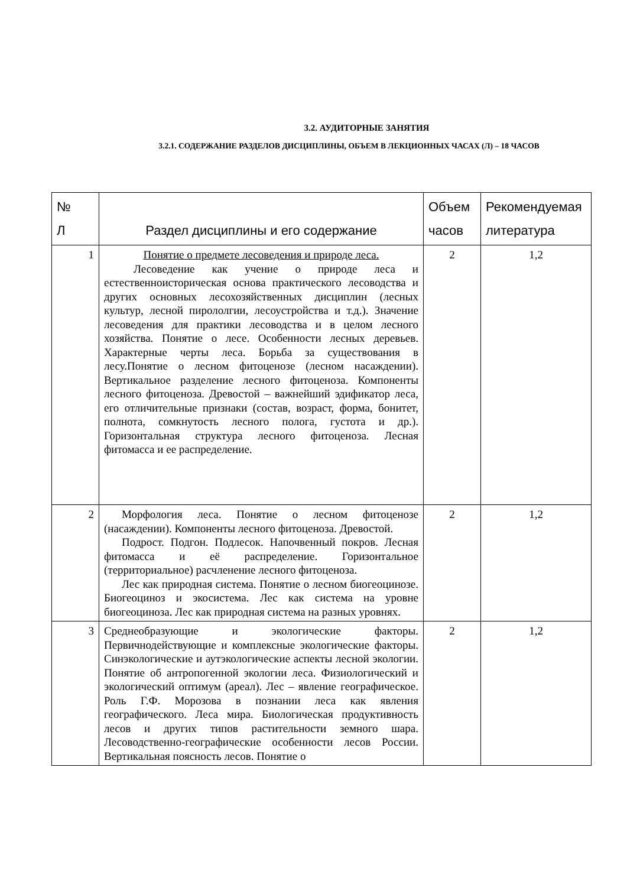3.2. АУДИТОРНЫЕ ЗАНЯТИЯ
3.2.1. СОДЕРЖАНИЕ РАЗДЕЛОВ ДИСЦИПЛИНЫ, ОБЪЕМ В ЛЕКЦИОННЫХ ЧАСАХ (Л) – 18 ЧАСОВ
| № Л | Раздел дисциплины и его содержание | Объем часов | Рекомендуемая литература |
| --- | --- | --- | --- |
| 1 | Понятие о предмете лесоведения и природе леса. Лесоведение как учение о природе леса и естественноисторическая основа практического лесоводства и других основных лесохозяйственных дисциплин (лесных культур, лесной пирололгии, лесоустройства и т.д.). Значение лесоведения для практики лесоводства и в целом лесного хозяйства. Понятие о лесе. Особенности лесных деревьев. Характерные черты леса. Борьба за существования в лесу.Понятие о лесном фитоценозе (лесном насаждении). Вертикальное разделение лесного фитоценоза. Компоненты лесного фитоценоза. Древостой – важнейший эдификатор леса, его отличительные признаки (состав, возраст, форма, бонитет, полнота, сомкнутость лесного полога, густота и др.). Горизонтальная структура лесного фитоценоза. Лесная фитомасса и ее распределение. | 2 | 1,2 |
| 2 | Морфология леса. Понятие о лесном фитоценозе (насаждении). Компоненты лесного фитоценоза. Древостой. Подрост. Подгон. Подлесок. Напочвенный покров. Лесная фитомасса и её распределение. Горизонтальное (территориальное) расчленение лесного фитоценоза. Лес как природная система. Понятие о лесном биогеоцинозе. Биогеоциноз и экосистема. Лес как система на уровне биогеоциноза. Лес как природная система на разных уровнях. | 2 | 1,2 |
| 3 | Среднеобразующие и экологические факторы. Первичнодействующие и комплексные экологические факторы. Синэкологические и аутэкологические аспекты лесной экологии. Понятие об антропогенной экологии леса. Физиологический и экологический оптимум (ареал). Лес – явление географическое. Роль Г.Ф. Морозова в познании леса как явления географического. Леса мира. Биологическая продуктивность лесов и других типов растительности земного шара. Лесоводственно-географические особенности лесов России. Вертикальная поясность лесов. Понятие о | 2 | 1,2 |